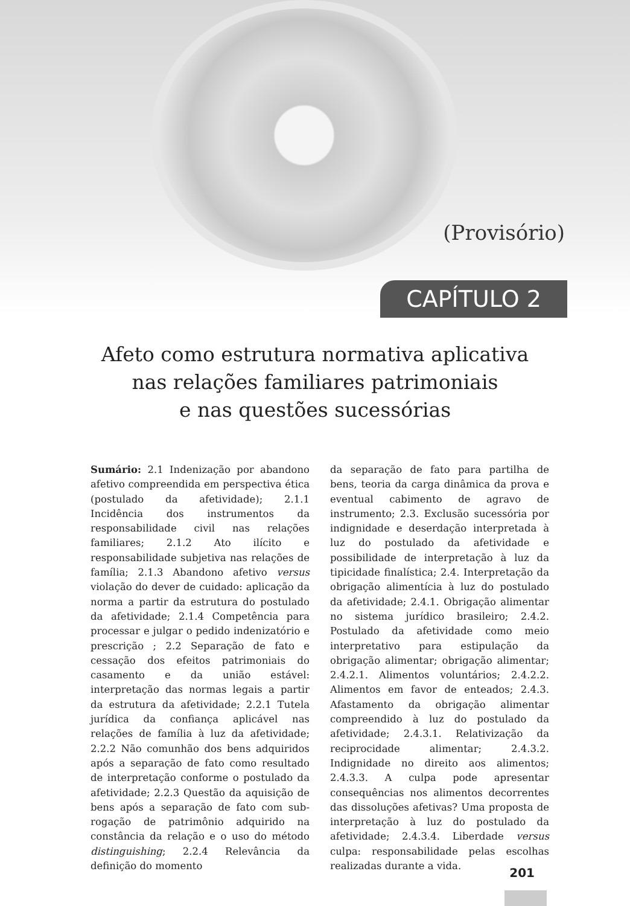(Provisório)
CAPÍTULO 2
Afeto como estrutura normativa aplicativa
nas relações familiares patrimoniais
e nas questões sucessórias
Sumário: 2.1 Indenização por abandono afetivo compreendida em perspectiva ética (postulado da afetividade); 2.1.1 Incidência dos instrumentos da responsabilidade civil nas relações familiares; 2.1.2 Ato ilícito e responsabilidade subjetiva nas relações de família; 2.1.3 Abandono afetivo versus violação do dever de cuidado: aplicação da norma a partir da estrutura do postulado da afetividade; 2.1.4 Competência para processar e julgar o pedido indenizatório e prescrição ; 2.2 Separação de fato e cessação dos efeitos patrimoniais do casamento e da união estável: interpretação das normas legais a partir da estrutura da afetividade; 2.2.1 Tutela jurídica da confiança aplicável nas relações de família à luz da afetividade; 2.2.2 Não comunhão dos bens adquiridos após a separação de fato como resultado de interpretação conforme o postulado da afetividade; 2.2.3 Questão da aquisição de bens após a separação de fato com sub-rogação de patrimônio adquirido na constância da relação e o uso do método distinguishing; 2.2.4 Relevância da definição do momento
da separação de fato para partilha de bens, teoria da carga dinâmica da prova e eventual cabimento de agravo de instrumento; 2.3. Exclusão sucessória por indignidade e deserdação interpretada à luz do postulado da afetividade e possibilidade de interpretação à luz da tipicidade finalística; 2.4. Interpretação da obrigação alimentícia à luz do postulado da afetividade; 2.4.1. Obrigação alimentar no sistema jurídico brasileiro; 2.4.2. Postulado da afetividade como meio interpretativo para estipulação da obrigação alimentar; obrigação alimentar; 2.4.2.1. Alimentos voluntários; 2.4.2.2. Alimentos em favor de enteados; 2.4.3. Afastamento da obrigação alimentar compreendido à luz do postulado da afetividade; 2.4.3.1. Relativização da reciprocidade alimentar; 2.4.3.2. Indignidade no direito aos alimentos; 2.4.3.3. A culpa pode apresentar consequências nos alimentos decorrentes das dissoluções afetivas? Uma proposta de interpretação à luz do postulado da afetividade; 2.4.3.4. Liberdade versus culpa: responsabilidade pelas escolhas realizadas durante a vida.
201